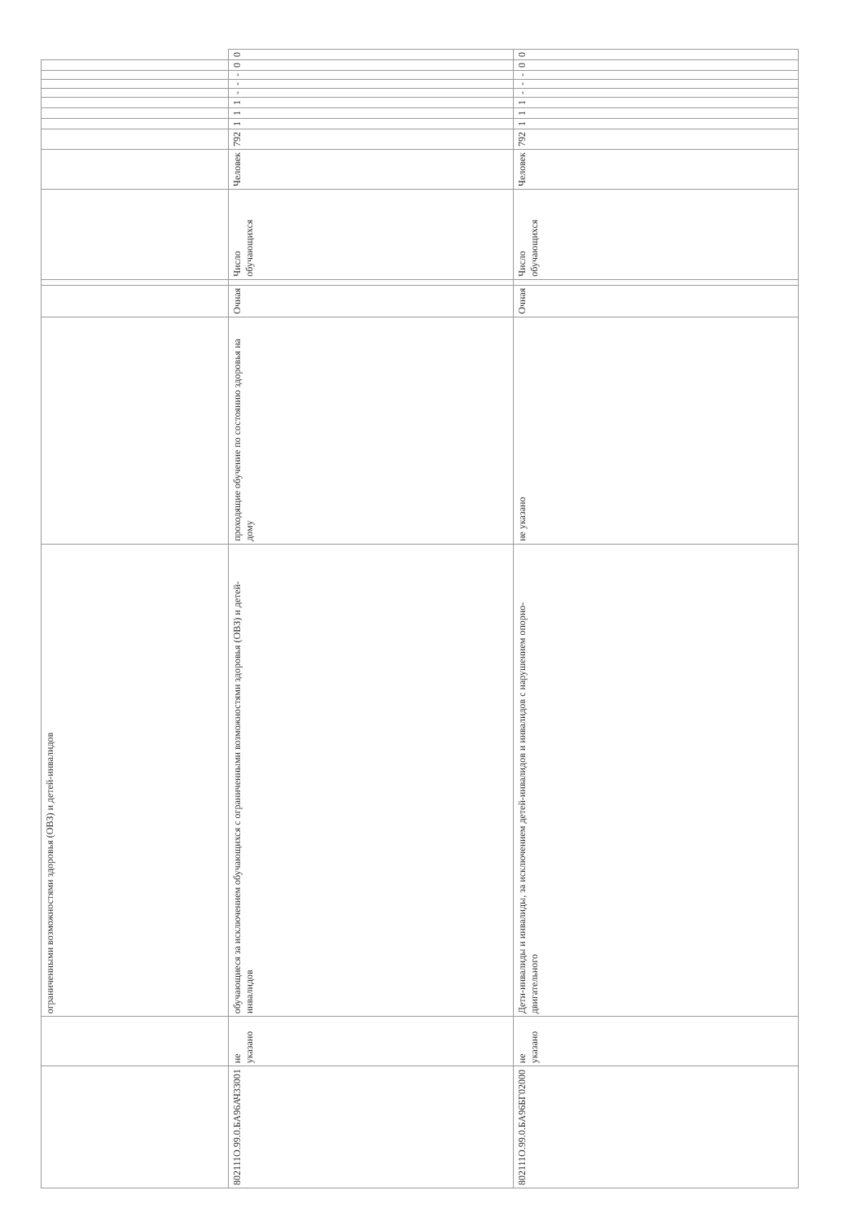| | | ограниченными возможностями здоровья (ОВЗ) и детей-инвалидов | | | | | | | | | | | | | | |
| 802111О.99.0.БА96АЧ33001 | не указано | обучающиеся за исключением обучающихся с ограниченными возможностями здоровья (ОВЗ) и детей-инвалидов | проходящие обучение по состоянию здоровья на дому | Очная | | Число обучающихся | Человек | 792 | 1 | 1 | 1 | - | - | - | 0 | 0 |
| 802111О.99.0.БА96БГ02000 | не указано | Дети-инвалиды и инвалиды, за исключением детей-инвалидов и инвалидов с нарушением опорно-двигательного | не указано | Очная | | Число обучающихся | Человек | 792 | 1 | 1 | 1 | - | - | - | 0 | 0 |